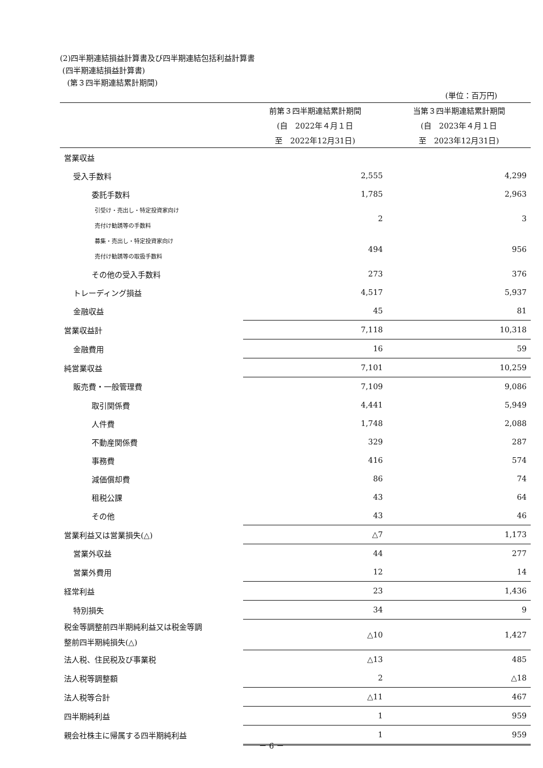(2)四半期連結損益計算書及び四半期連結包括利益計算書
(四半期連結損益計算書)
(第３四半期連結累計期間)
(単位：百万円)
| | 前第３四半期連結累計期間 | 当第３四半期連結累計期間 |
| --- | --- | --- |
| | (自 2022年４月１日 | (自 2023年４月１日 |
| | 至 2022年12月31日) | 至 2023年12月31日) |
| 営業収益 | | |
| 受入手数料 | 2,555 | 4,299 |
| 委託手数料 | 1,785 | 2,963 |
| 引受け・売出し・特定投資家向け 売付け勧誘等の手数料 | 2 | 3 |
| 募集・売出し・特定投資家向け 売付け勧誘等の取扱手数料 | 494 | 956 |
| その他の受入手数料 | 273 | 376 |
| トレーディング損益 | 4,517 | 5,937 |
| 金融収益 | 45 | 81 |
| 営業収益計 | 7,118 | 10,318 |
| 金融費用 | 16 | 59 |
| 純営業収益 | 7,101 | 10,259 |
| 販売費・一般管理費 | 7,109 | 9,086 |
| 取引関係費 | 4,441 | 5,949 |
| 人件費 | 1,748 | 2,088 |
| 不動産関係費 | 329 | 287 |
| 事務費 | 416 | 574 |
| 減価償却費 | 86 | 74 |
| 租税公課 | 43 | 64 |
| その他 | 43 | 46 |
| 営業利益又は営業損失(△) | △7 | 1,173 |
| 営業外収益 | 44 | 277 |
| 営業外費用 | 12 | 14 |
| 経常利益 | 23 | 1,436 |
| 特別損失 | 34 | 9 |
| 税金等調整前四半期純利益又は税金等調 整前四半期純損失(△) | △10 | 1,427 |
| 法人税、住民税及び事業税 | △13 | 485 |
| 法人税等調整額 | 2 | △18 |
| 法人税等合計 | △11 | 467 |
| 四半期純利益 | 1 | 959 |
| 親会社株主に帰属する四半期純利益 | 1 | 959 |
－ 6 －